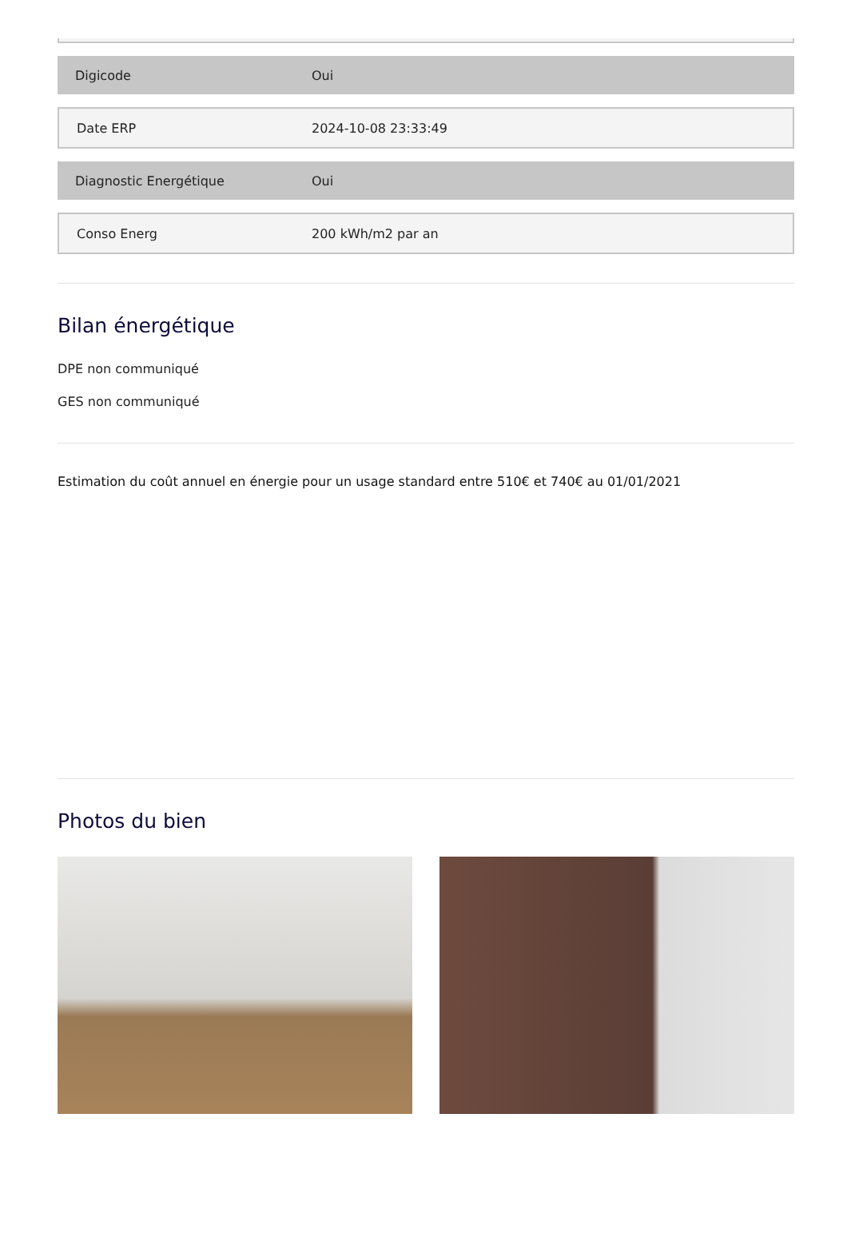| Digicode | Oui |
| Date ERP | 2024-10-08 23:33:49 |
| Diagnostic Energétique | Oui |
| Conso Energ | 200 kWh/m2 par an |
Bilan énergétique
DPE non communiqué
GES non communiqué
Estimation du coût annuel en énergie pour un usage standard entre 510€ et 740€ au 01/01/2021
Photos du bien